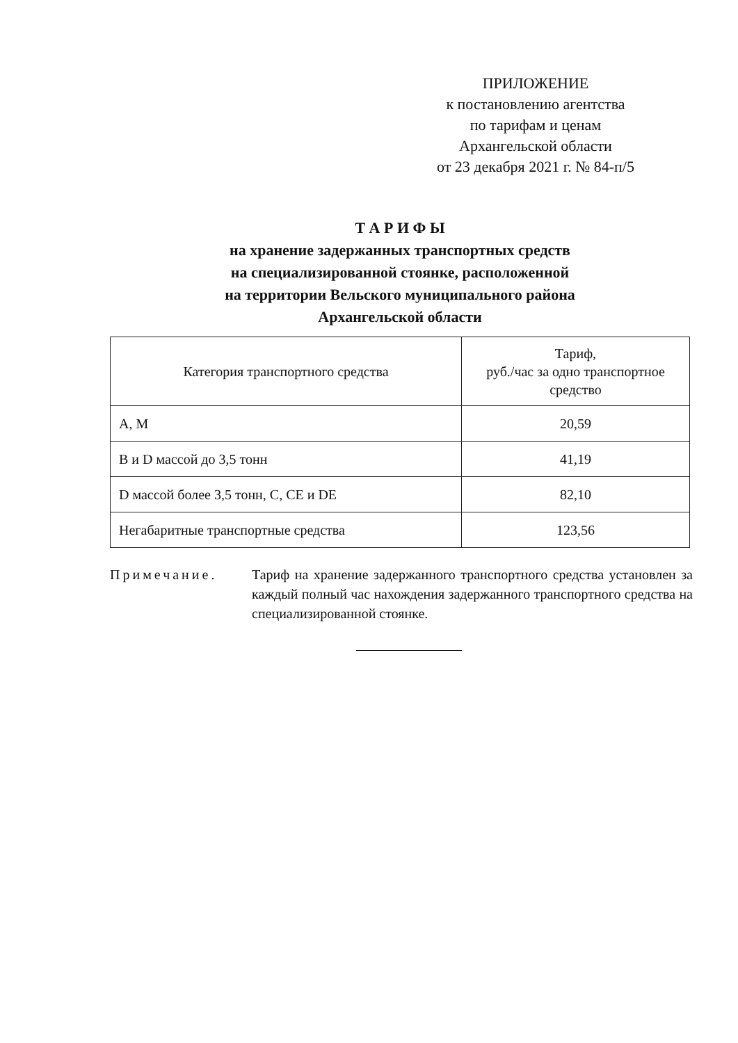ПРИЛОЖЕНИЕ
к постановлению агентства
по тарифам и ценам
Архангельской области
от 23 декабря 2021 г. № 84-п/5
Т А Р И Ф Ы
на хранение задержанных транспортных средств
на специализированной стоянке, расположенной
на территории Вельского муниципального района
Архангельской области
| Категория транспортного средства | Тариф, руб./час за одно транспортное средство |
| --- | --- |
| А, М | 20,59 |
| В и D массой до 3,5 тонн | 41,19 |
| D массой более 3,5 тонн, С, СЕ и DE | 82,10 |
| Негабаритные транспортные средства | 123,56 |
Примечание. Тариф на хранение задержанного транспортного средства установлен за каждый полный час нахождения задержанного транспортного средства на специализированной стоянке.